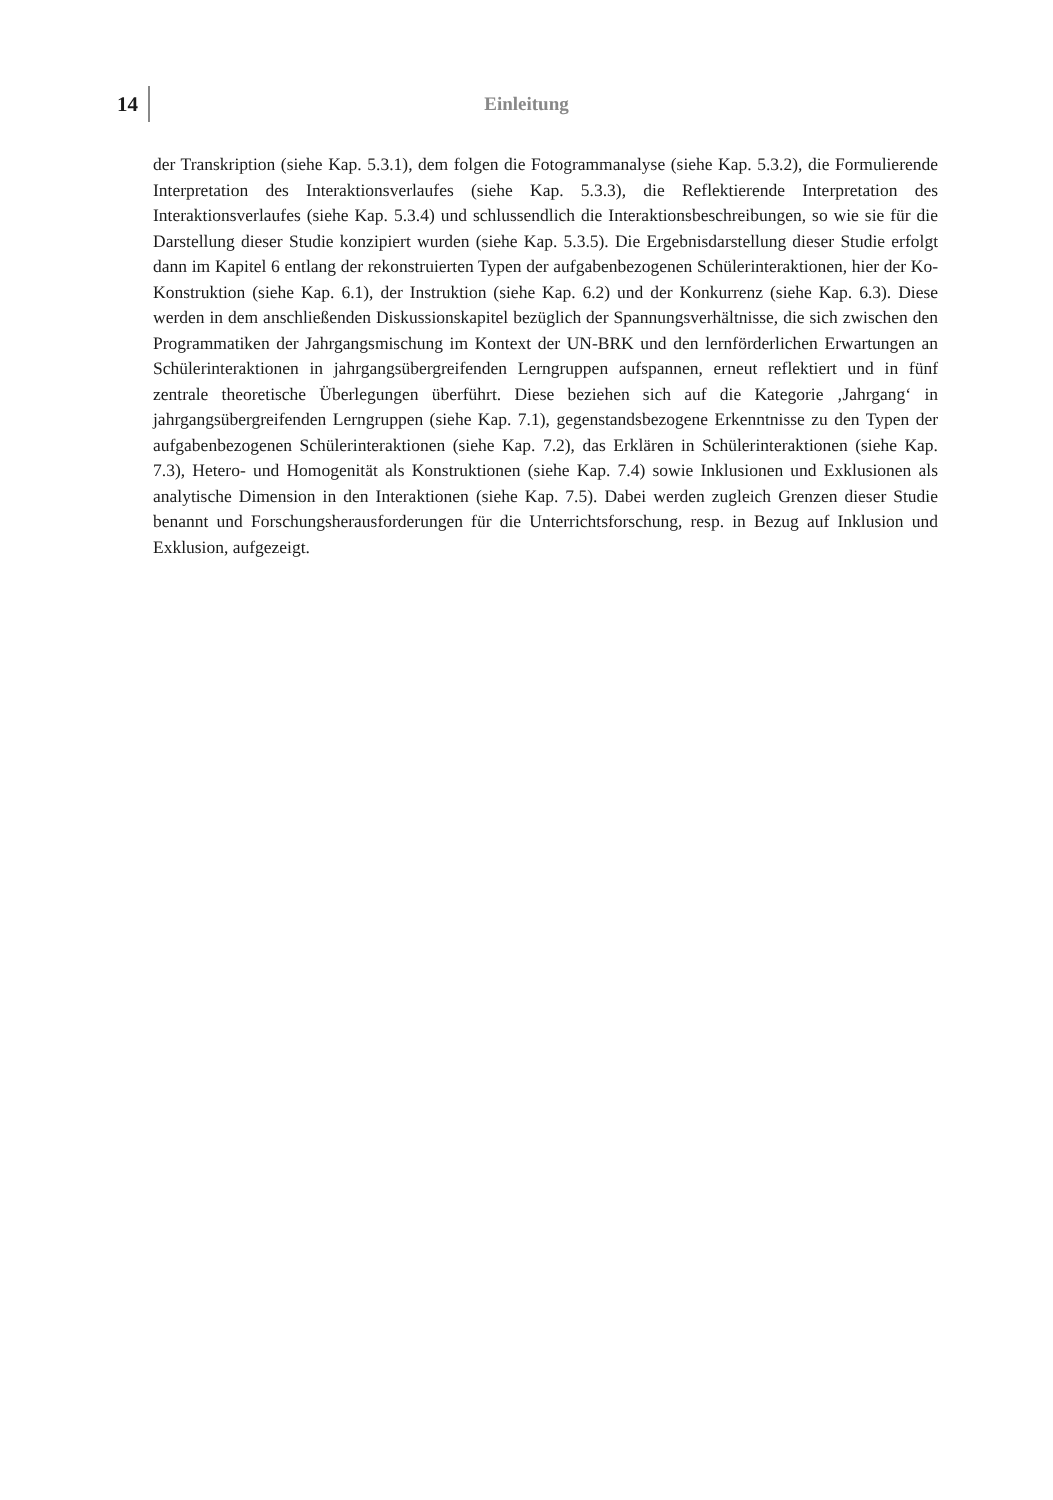14 Einleitung
der Transkription (siehe Kap. 5.3.1), dem folgen die Fotogrammanalyse (siehe Kap. 5.3.2), die Formulierende Interpretation des Interaktionsverlaufes (siehe Kap. 5.3.3), die Reflektierende Interpretation des Interaktionsverlaufes (siehe Kap. 5.3.4) und schlussendlich die Interaktionsbeschreibungen, so wie sie für die Darstellung dieser Studie konzipiert wurden (siehe Kap. 5.3.5). Die Ergebnisdarstellung dieser Studie erfolgt dann im Kapitel 6 entlang der rekonstruierten Typen der aufgabenbezogenen Schülerinteraktionen, hier der Ko-Konstruktion (siehe Kap. 6.1), der Instruktion (siehe Kap. 6.2) und der Konkurrenz (siehe Kap. 6.3). Diese werden in dem anschließenden Diskussionskapitel bezüglich der Spannungsverhältnisse, die sich zwischen den Programmatiken der Jahrgangsmischung im Kontext der UN-BRK und den lernförderlichen Erwartungen an Schülerinteraktionen in jahrgangsübergreifenden Lerngruppen aufspannen, erneut reflektiert und in fünf zentrale theoretische Überlegungen überführt. Diese beziehen sich auf die Kategorie ‚Jahrgang‘ in jahrgangsübergreifenden Lerngruppen (siehe Kap. 7.1), gegenstandsbezogene Erkenntnisse zu den Typen der aufgabenbezogenen Schülerinteraktionen (siehe Kap. 7.2), das Erklären in Schülerinteraktionen (siehe Kap. 7.3), Hetero- und Homogenität als Konstruktionen (siehe Kap. 7.4) sowie Inklusionen und Exklusionen als analytische Dimension in den Interaktionen (siehe Kap. 7.5). Dabei werden zugleich Grenzen dieser Studie benannt und Forschungsherausforderungen für die Unterrichtsforschung, resp. in Bezug auf Inklusion und Exklusion, aufgezeigt.